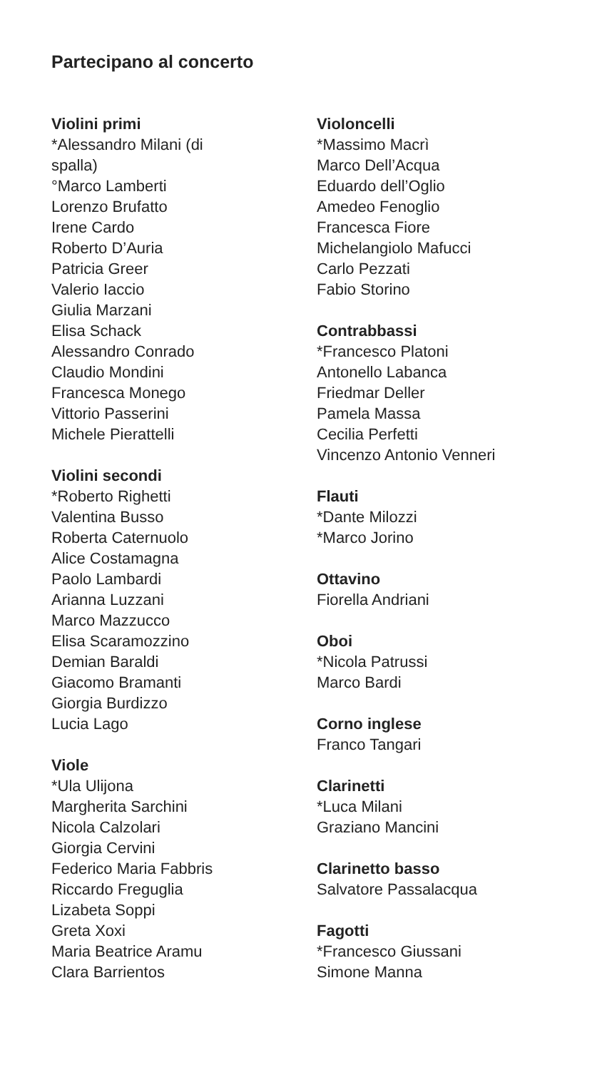Partecipano al concerto
Violini primi
*Alessandro Milani (di
spalla)
°Marco Lamberti
Lorenzo Brufatto
Irene Cardo
Roberto D’Auria
Patricia Greer
Valerio Iaccio
Giulia Marzani
Elisa Schack
Alessandro Conrado
Claudio Mondini
Francesca Monego
Vittorio Passerini
Michele Pierattelli
Violini secondi
*Roberto Righetti
Valentina Busso
Roberta Caternuolo
Alice Costamagna
Paolo Lambardi
Arianna Luzzani
Marco Mazzucco
Elisa Scaramozzino
Demian Baraldi
Giacomo Bramanti
Giorgia Burdizzo
Lucia Lago
Viole
*Ula Ulijona
Margherita Sarchini
Nicola Calzolari
Giorgia Cervini
Federico Maria Fabbris
Riccardo Freguglia
Lizabeta Soppi
Greta Xoxi
Maria Beatrice Aramu
Clara Barrientos
Violoncelli
*Massimo Macrì
Marco Dell’Acqua
Eduardo dell’Oglio
Amedeo Fenoglio
Francesca Fiore
Michelangiolo Mafucci
Carlo Pezzati
Fabio Storino
Contrabbassi
*Francesco Platoni
Antonello Labanca
Friedmar Deller
Pamela Massa
Cecilia Perfetti
Vincenzo Antonio Venneri
Flauti
*Dante Milozzi
*Marco Jorino
Ottavino
Fiorella Andriani
Oboi
*Nicola Patrussi
Marco Bardi
Corno inglese
Franco Tangari
Clarinetti
*Luca Milani
Graziano Mancini
Clarinetto basso
Salvatore Passalacqua
Fagotti
*Francesco Giussani
Simone Manna